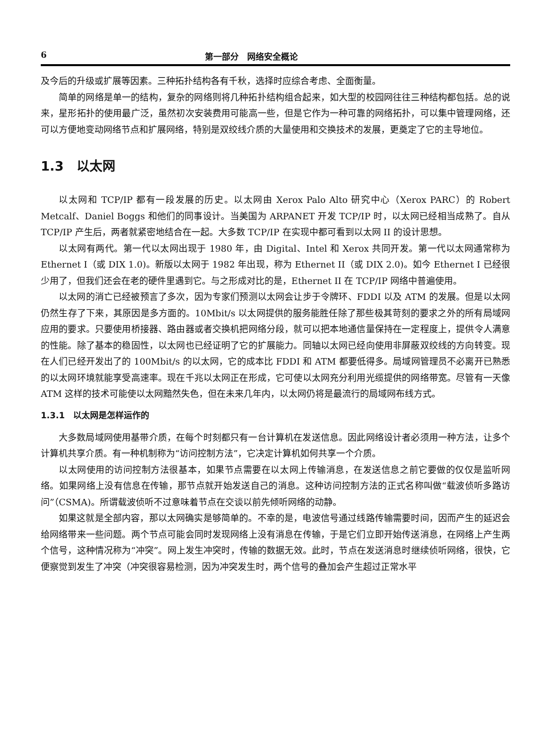6 第一部分　网络安全概论
及今后的升级或扩展等因素。三种拓扑结构各有千秋，选择时应综合考虑、全面衡量。
简单的网络是单一的结构，复杂的网络则将几种拓扑结构组合起来，如大型的校园网往往三种结构都包括。总的说来，星形拓扑的使用最广泛，虽然初次安装费用可能高一些，但是它作为一种可靠的网络拓扑，可以集中管理网络，还可以方便地变动网络节点和扩展网络，特别是双绞线介质的大量使用和交换技术的发展，更奠定了它的主导地位。
1.3　以太网
以太网和 TCP/IP 都有一段发展的历史。以太网由 Xerox Palo Alto 研究中心（Xerox PARC）的 Robert Metcalf、Daniel Boggs 和他们的同事设计。当美国为 ARPANET 开发 TCP/IP 时，以太网已经相当成熟了。自从 TCP/IP 产生后，两者就紧密地结合在一起。大多数 TCP/IP 在实现中都可看到以太网 II 的设计思想。
以太网有两代。第一代以太网出现于 1980 年，由 Digital、Intel 和 Xerox 共同开发。第一代以太网通常称为 Ethernet I（或 DIX 1.0)。新版以太网于 1982 年出现，称为 Ethernet II（或 DIX 2.0)。如今 Ethernet I 已经很少用了，但我们还会在老的硬件里遇到它。与之形成对比的是，Ethernet II 在 TCP/IP 网络中普遍使用。
以太网的消亡已经被预言了多次，因为专家们预测以太网会让步于令牌环、FDDI 以及 ATM 的发展。但是以太网仍然生存了下来，其原因是多方面的。10Mbit/s 以太网提供的服务能胜任除了那些极其苛刻的要求之外的所有局域网应用的要求。只要使用桥接器、路由器或者交换机把网络分段，就可以把本地通信量保持在一定程度上，提供令人满意的性能。除了基本的稳固性，以太网也已经证明了它的扩展能力。同轴以太网已经向使用非屏蔽双绞线的方向转变。现在人们已经开发出了的 100Mbit/s 的以太网，它的成本比 FDDI 和 ATM 都要低得多。局域网管理员不必离开已熟悉的以太网环境就能享受高速率。现在千兆以太网正在形成，它可使以太网充分利用光缆提供的网络带宽。尽管有一天像 ATM 这样的技术可能使以太网黯然失色，但在未来几年内，以太网仍将是最流行的局域网布线方式。
1.3.1　以太网是怎样运作的
大多数局域网使用基带介质，在每个时刻都只有一台计算机在发送信息。因此网络设计者必须用一种方法，让多个计算机共享介质。有一种机制称为“访问控制方法”，它决定计算机如何共享一个介质。
以太网使用的访问控制方法很基本，如果节点需要在以太网上传输消息，在发送信息之前它要做的仅仅是监听网络。如果网络上没有信息在传输，那节点就开始发送自己的消息。这种访问控制方法的正式名称叫做“载波侦听多路访问”（CSMA)。所谓载波侦听不过意味着节点在交谈以前先倾听网络的动静。
如果这就是全部内容，那以太网确实是够简单的。不幸的是，电波信号通过线路传输需要时间，因而产生的延迟会给网络带来一些问题。两个节点可能会同时发现网络上没有消息在传输，于是它们立即开始传送消息，在网络上产生两个信号，这种情况称为“冲突”。网上发生冲突时，传输的数据无效。此时，节点在发送消息时继续侦听网络，很快，它便察觉到发生了冲突（冲突很容易检测，因为冲突发生时，两个信号的叠加会产生超过正常水平